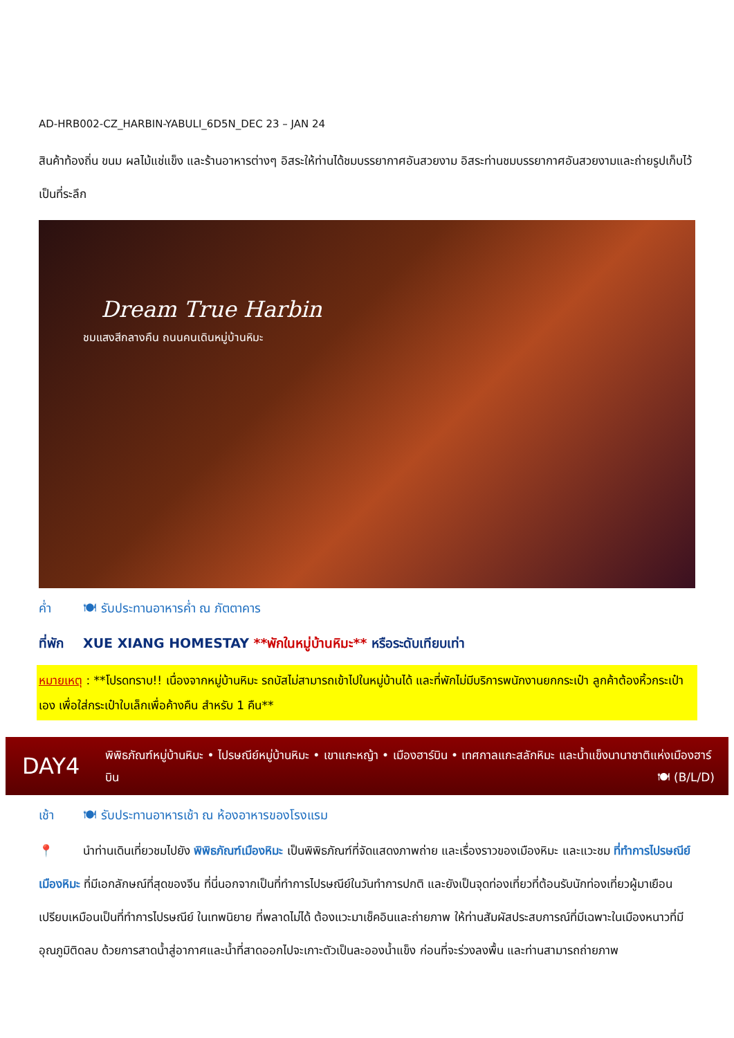AD-HRB002-CZ_HARBIN-YABULI_6D5N_DEC 23 – JAN 24
สินค้าท้องถิ่น ขนม ผลไม้แช่แข็ง และร้านอาหารต่างๆ อิสระให้ท่านได้ชมบรรยากาศอันสวยงาม อิสระท่านชมบรรยากาศอันสวยงามและถ่ายรูปเก็บไว้เป็นที่ระลึก
Dream True Harbin
ชมแสงสีกลางคืน ถนนคนเดินหมู่บ้านหิมะ
ค่ำ 🍽 รับประทานอาหารค่ำ ณ ภัตตาคาร
ที่พัก XUE XIANG HOMESTAY **พักในหมู่บ้านหิมะ** หรือระดับเทียบเท่า
หมายเหตุ : **โปรดทราบ!! เนื่องจากหมู่บ้านหิมะ รถบัสไม่สามารถเข้าไปในหมู่บ้านได้ และที่พักไม่มีบริการพนักงานยกกระเป๋า ลูกค้าต้องหิ้วกระเป๋าเอง เพื่อใส่กระเป๋าใบเล็กเพื่อค้างคืน สำหรับ 1 คืน**
DAY4
พิพิธภัณฑ์หมู่บ้านหิมะ • ไปรษณีย์หมู่บ้านหิมะ • เขาแกะหญ้า • เมืองฮาร์บิน • เทศกาลแกะสลักหิมะ และน้ำแข็งนานาชาติแห่งเมืองฮาร์บิน 🍽 (B/L/D)
เช้า 🍽 รับประทานอาหารเช้า ณ ห้องอาหารของโรงแรม
📍 นำท่านเดินเที่ยวชมไปยัง พิพิธภัณฑ์เมืองหิมะ เป็นพิพิธภัณฑ์ที่จัดแสดงภาพถ่าย และเรื่องราวของเมืองหิมะ และแวะชม ที่ทำการไปรษณีย์เมืองหิมะ ที่มีเอกลักษณ์ที่สุดของจีน ที่นี่นอกจากเป็นที่ทำการไปรษณีย์ในวันทำการปกติ และยังเป็นจุดท่องเที่ยวที่ต้อนรับนักท่องเที่ยวผู้มาเยือน เปรียบเหมือนเป็นที่ทำการไปรษณีย์ ในเทพนิยาย ที่พลาดไม่ได้ ต้องแวะมาเช็คอินและถ่ายภาพ ให้ท่านสัมผัสประสบการณ์ที่มีเฉพาะในเมืองหนาวที่มีอุณภูมิติดลบ ด้วยการสาดน้ำสู่อากาศและน้ำที่สาดออกไปจะเกาะตัวเป็นละอองน้ำแข็ง ก่อนที่จะร่วงลงพื้น และท่านสามารถถ่ายภาพ